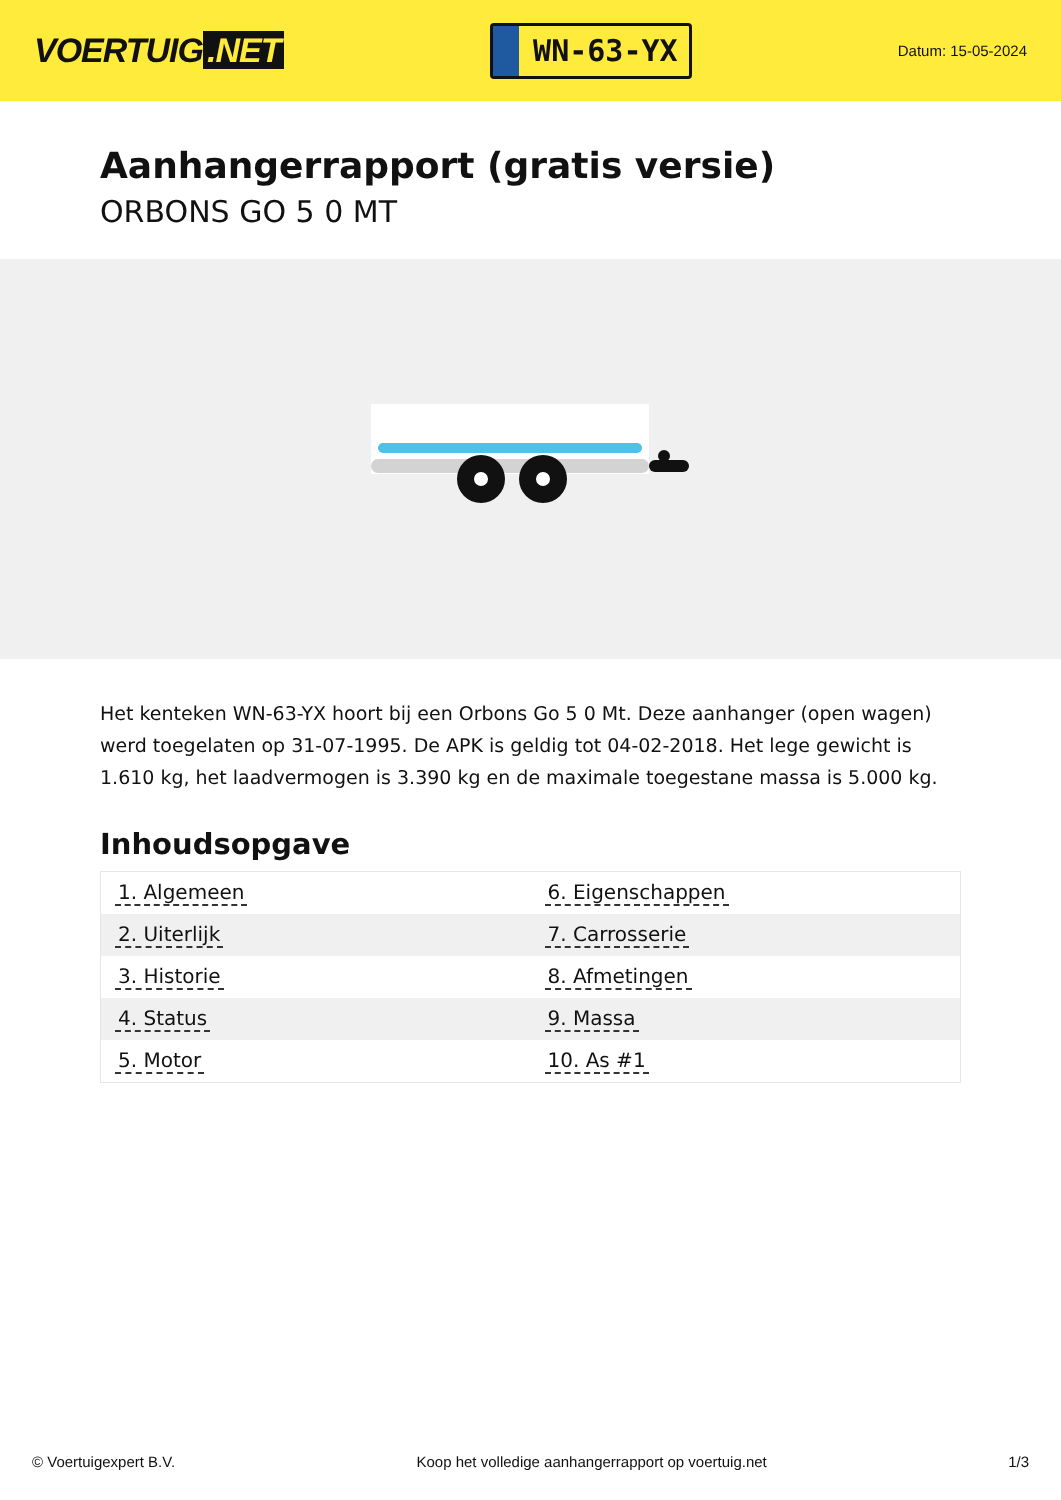VOERTUIG.NET
WN-63-YX
Datum: 15-05-2024
Aanhangerrapport (gratis versie)
ORBONS GO 5 0 MT
Het kenteken WN-63-YX hoort bij een Orbons Go 5 0 Mt. Deze aanhanger (open wagen) werd toegelaten op 31-07-1995. De APK is geldig tot 04-02-2018. Het lege gewicht is 1.610 kg, het laadvermogen is 3.390 kg en de maximale toegestane massa is 5.000 kg.
Inhoudsopgave
| 1. Algemeen | 6. Eigenschappen |
| 2. Uiterlijk | 7. Carrosserie |
| 3. Historie | 8. Afmetingen |
| 4. Status | 9. Massa |
| 5. Motor | 10. As #1 |
© Voertuigexpert B.V. Koop het volledige aanhangerrapport op voertuig.net
1/3